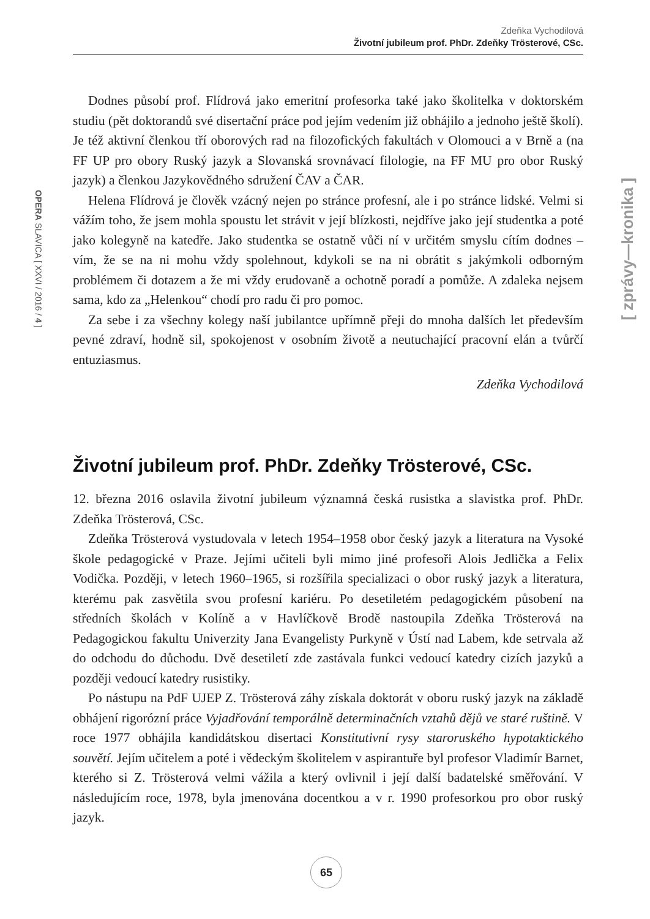Zdeňka Vychodilová
Životní jubileum prof. PhDr. Zdeňky Trösterové, CSc.
OPERA SLAVICA [ XXVI / 2016 / 4 ]
[ zprávy—kronika ]
Dodnes působí prof. Flídrová jako emeritní profesorka také jako školitelka v doktorském studiu (pět doktorandů své disertační práce pod jejím vedením již obhájilo a jednoho ještě školí). Je též aktivní členkou tří oborových rad na filozofických fakultách v Olomouci a v Brně a (na FF UP pro obory Ruský jazyk a Slovanská srovnávací filologie, na FF MU pro obor Ruský jazyk) a členkou Jazykovědného sdružení ČAV a ČAR.
Helena Flídrová je člověk vzácný nejen po stránce profesní, ale i po stránce lidské. Velmi si vážím toho, že jsem mohla spoustu let strávit v její blízkosti, nejdříve jako její studentka a poté jako kolegyně na katedře. Jako studentka se ostatně vůči ní v určitém smyslu cítím dodnes – vím, že se na ni mohu vždy spolehnout, kdykoli se na ni obrátit s jakýmkoli odborným problémem či dotazem a že mi vždy erudovaně a ochotně poradí a pomůže. A zdaleka nejsem sama, kdo za „Helenkou“ chodí pro radu či pro pomoc.
Za sebe i za všechny kolegy naší jubilantce upřímně přeji do mnoha dalších let především pevné zdraví, hodně sil, spokojenost v osobním životě a neutuchající pracovní elán a tvůrčí entuziasmus.
Zdeňka Vychodilová
Životní jubileum prof. PhDr. Zdeňky Trösterové, CSc.
12. března 2016 oslavila životní jubileum významná česká rusistka a slavistka prof. PhDr. Zdeňka Trösterová, CSc.
Zdeňka Trösterová vystudovala v letech 1954–1958 obor český jazyk a literatura na Vysoké škole pedagogické v Praze. Jejími učiteli byli mimo jiné profesoři Alois Jedlička a Felix Vodička. Později, v letech 1960–1965, si rozšířila specializaci o obor ruský jazyk a literatura, kterému pak zasvětila svou profesní kariéru. Po desetiletém pedagogickém působení na středních školách v Kolíně a v Havlíčkově Brodě nastoupila Zdeňka Trösterová na Pedagogickou fakultu Univerzity Jana Evangelisty Purkyně v Ústí nad Labem, kde setrvala až do odchodu do důchodu. Dvě desetiletí zde zastávala funkci vedoucí katedry cizích jazyků a později vedoucí katedry rusistiky.
Po nástupu na PdF UJEP Z. Trösterová záhy získala doktorát v oboru ruský jazyk na základě obhájení rigorózní práce Vyjadřování temporálně determinačních vztahů dějů ve staré ruštině. V roce 1977 obhájila kandidátskou disertaci Konstitutivní rysy staroruského hypotaktického souvětí. Jejím učitelem a poté i vědeckým školitelem v aspirantuře byl profesor Vladimír Barnet, kterého si Z. Trösterová velmi vážila a který ovlivnil i její další badatelské směřování. V následujícím roce, 1978, byla jmenována docentkou a v r. 1990 profesorkou pro obor ruský jazyk.
65